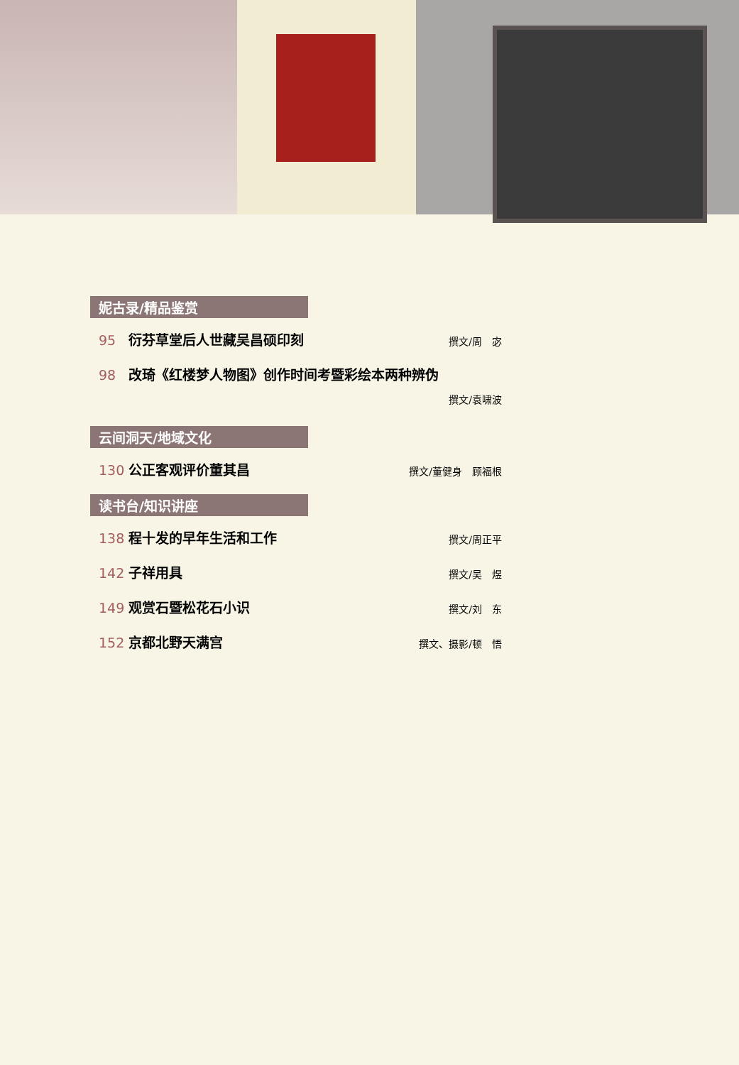妮古录/精品鉴赏
95 衍芬草堂后人世藏吴昌硕印刻 撰文/周　宓
98 改琦《红楼梦人物图》创作时间考暨彩绘本两种辨伪
撰文/袁啸波
云间洞天/地域文化
130 公正客观评价董其昌 撰文/董健身　顾福根
读书台/知识讲座
138 程十发的早年生活和工作 撰文/周正平
142 子祥用具 撰文/吴　煜
149 观赏石暨松花石小识 撰文/刘　东
152 京都北野天满宫 撰文、摄影/顿　悟